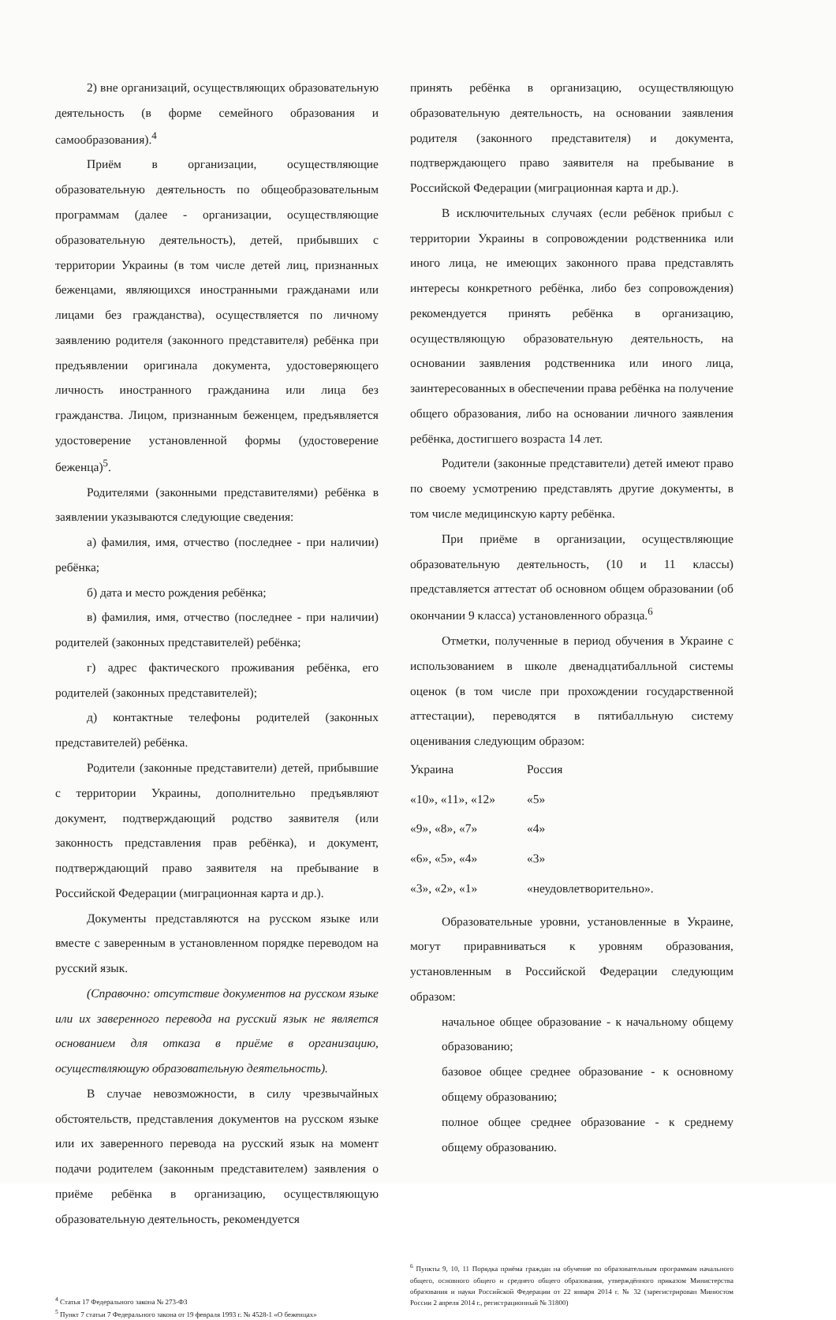2) вне организаций, осуществляющих образовательную деятельность (в форме семейного образования и самообразования).<sup>4</sup>
Приём в организации, осуществляющие образовательную деятельность по общеобразовательным программам (далее - организации, осуществляющие образовательную деятельность), детей, прибывших с территории Украины (в том числе детей лиц, признанных беженцами, являющихся иностранными гражданами или лицами без гражданства), осуществляется по личному заявлению родителя (законного представителя) ребёнка при предъявлении оригинала документа, удостоверяющего личность иностранного гражданина или лица без гражданства. Лицом, признанным беженцем, предъявляется удостоверение установленной формы (удостоверение беженца)<sup>5</sup>.
Родителями (законными представителями) ребёнка в заявлении указываются следующие сведения:
а) фамилия, имя, отчество (последнее - при наличии) ребёнка;
б) дата и место рождения ребёнка;
в) фамилия, имя, отчество (последнее - при наличии) родителей (законных представителей) ребёнка;
г) адрес фактического проживания ребёнка, его родителей (законных представителей);
д) контактные телефоны родителей (законных представителей) ребёнка.
Родители (законные представители) детей, прибывшие с территории Украины, дополнительно предъявляют документ, подтверждающий родство заявителя (или законность представления прав ребёнка), и документ, подтверждающий право заявителя на пребывание в Российской Федерации (миграционная карта и др.).
Документы представляются на русском языке или вместе с заверенным в установленном порядке переводом на русский язык.
(Справочно: отсутствие документов на русском языке или их заверенного перевода на русский язык не является основанием для отказа в приёме в организацию, осуществляющую образовательную деятельность).
В случае невозможности, в силу чрезвычайных обстоятельств, представления документов на русском языке или их заверенного перевода на русский язык на момент подачи родителем (законным представителем) заявления о приёме ребёнка в организацию, осуществляющую образовательную деятельность, рекомендуется
<sup>4</sup> Статья 17 Федерального закона № 273-ФЗ
<sup>5</sup> Пункт 7 статьи 7 Федерального закона от 19 февраля 1993 г. № 4528-1 «О беженцах»
принять ребёнка в организацию, осуществляющую образовательную деятельность, на основании заявления родителя (законного представителя) и документа, подтверждающего право заявителя на пребывание в Российской Федерации (миграционная карта и др.).
В исключительных случаях (если ребёнок прибыл с территории Украины в сопровождении родственника или иного лица, не имеющих законного права представлять интересы конкретного ребёнка, либо без сопровождения) рекомендуется принять ребёнка в организацию, осуществляющую образовательную деятельность, на основании заявления родственника или иного лица, заинтересованных в обеспечении права ребёнка на получение общего образования, либо на основании личного заявления ребёнка, достигшего возраста 14 лет.
Родители (законные представители) детей имеют право по своему усмотрению представлять другие документы, в том числе медицинскую карту ребёнка.
При приёме в организации, осуществляющие образовательную деятельность, (10 и 11 классы) представляется аттестат об основном общем образовании (об окончании 9 класса) установленного образца.<sup>6</sup>
Отметки, полученные в период обучения в Украине с использованием в школе двенадцатибалльной системы оценок (в том числе при прохождении государственной аттестации), переводятся в пятибалльную систему оценивания следующим образом:
| Украина | Россия |
| --- | --- |
| «10», «11», «12» | «5» |
| «9», «8», «7» | «4» |
| «6», «5», «4» | «3» |
| «3», «2», «1» | «неудовлетворительно». |
Образовательные уровни, установленные в Украине, могут приравниваться к уровням образования, установленным в Российской Федерации следующим образом:
начальное общее образование - к начальному общему образованию;
базовое общее среднее образование - к основному общему образованию;
полное общее среднее образование - к среднему общему образованию.
<sup>6</sup> Пункты 9, 10, 11 Порядка приёма граждан на обучение по образовательным программам начального общего, основного общего и среднего общего образования, утверждённого приказом Министерства образования и науки Российской Федерации от 22 января 2014 г. № 32 (зарегистрирован Минюстом России 2 апреля 2014 г., регистрационный № 31800)